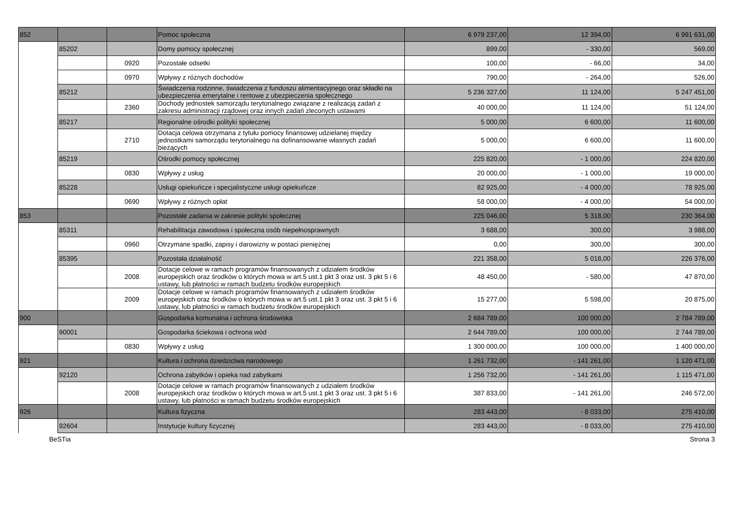| 852 | | | Pomoc społeczna | 6 979 237,00 | 12 394,00 | 6 991 631,00 |
| | 85202 | | Domy pomocy społecznej | 899,00 | - 330,00 | 569,00 |
| | | 0920 | Pozostałe odsetki | 100,00 | - 66,00 | 34,00 |
| | | 0970 | Wpływy z różnych dochodów | 790,00 | - 264,00 | 526,00 |
| | 85212 | | Świadczenia rodzinne, świadczenia z funduszu alimentacyjnego oraz składki na ubezpieczenia emerytalne i rentowe z ubezpieczenia społecznego | 5 236 327,00 | 11 124,00 | 5 247 451,00 |
| | | 2360 | Dochody jednostek samorządu terytorialnego związane z realizacją zadań z zakresu administracji rządowej oraz innych zadań zleconych ustawami | 40 000,00 | 11 124,00 | 51 124,00 |
| | 85217 | | Regionalne ośrodki polityki społecznej | 5 000,00 | 6 600,00 | 11 600,00 |
| | | 2710 | Dotacja celowa otrzymana z tytułu pomocy finansowej udzielanej między jednostkami samorządu terytorialnego na dofinansowanie własnych zadań bieżących | 5 000,00 | 6 600,00 | 11 600,00 |
| | 85219 | | Ośrodki pomocy społecznej | 225 820,00 | - 1 000,00 | 224 820,00 |
| | | 0830 | Wpływy z usług | 20 000,00 | - 1 000,00 | 19 000,00 |
| | 85228 | | Usługi opiekuńcze i specjalistyczne usługi opiekuńcze | 82 925,00 | - 4 000,00 | 78 925,00 |
| | | 0690 | Wpływy z różnych opłat | 58 000,00 | - 4 000,00 | 54 000,00 |
| 853 | | | Pozostałe zadania w zakresie polityki społecznej | 225 046,00 | 5 318,00 | 230 364,00 |
| | 85311 | | Rehabilitacja zawodowa i społeczna osób niepełnosprawnych | 3 688,00 | 300,00 | 3 988,00 |
| | | 0960 | Otrzymane spadki, zapisy i darowizny w postaci pieniężnej | 0,00 | 300,00 | 300,00 |
| | 85395 | | Pozostała działalność | 221 358,00 | 5 018,00 | 226 376,00 |
| | | 2008 | Dotacje celowe w ramach programów finansowanych z udziałem środków europejskich oraz środków o których mowa w art.5 ust.1 pkt 3 oraz ust. 3 pkt 5 i 6 ustawy, lub płatności w ramach budżetu środków europejskich | 48 450,00 | - 580,00 | 47 870,00 |
| | | 2009 | Dotacje celowe w ramach programów finansowanych z udziałem środków europejskich oraz środków o których mowa w art.5 ust.1 pkt 3 oraz ust. 3 pkt 5 i 6 ustawy, lub płatności w ramach budżetu środków europejskich | 15 277,00 | 5 598,00 | 20 875,00 |
| 900 | | | Gospodarka komunalna i ochrona środowiska | 2 684 789,00 | 100 000,00 | 2 784 789,00 |
| | 90001 | | Gospodarka ściekowa i ochrona wód | 2 644 789,00 | 100 000,00 | 2 744 789,00 |
| | | 0830 | Wpływy z usług | 1 300 000,00 | 100 000,00 | 1 400 000,00 |
| 921 | | | Kultura i ochrona dziedzictwa narodowego | 1 261 732,00 | - 141 261,00 | 1 120 471,00 |
| | 92120 | | Ochrona zabytków i opieka nad zabytkami | 1 256 732,00 | - 141 261,00 | 1 115 471,00 |
| | | 2008 | Dotacje celowe w ramach programów finansowanych z udziałem środków europejskich oraz środków o których mowa w art.5 ust.1 pkt 3 oraz ust. 3 pkt 5 i 6 ustawy, lub płatności w ramach budżetu środków europejskich | 387 833,00 | - 141 261,00 | 246 572,00 |
| 926 | | | Kultura fizyczna | 283 443,00 | - 8 033,00 | 275 410,00 |
| | 92604 | | Instytucje kultury fizycznej | 283 443,00 | - 8 033,00 | 275 410,00 |
BeSTia Strona 3